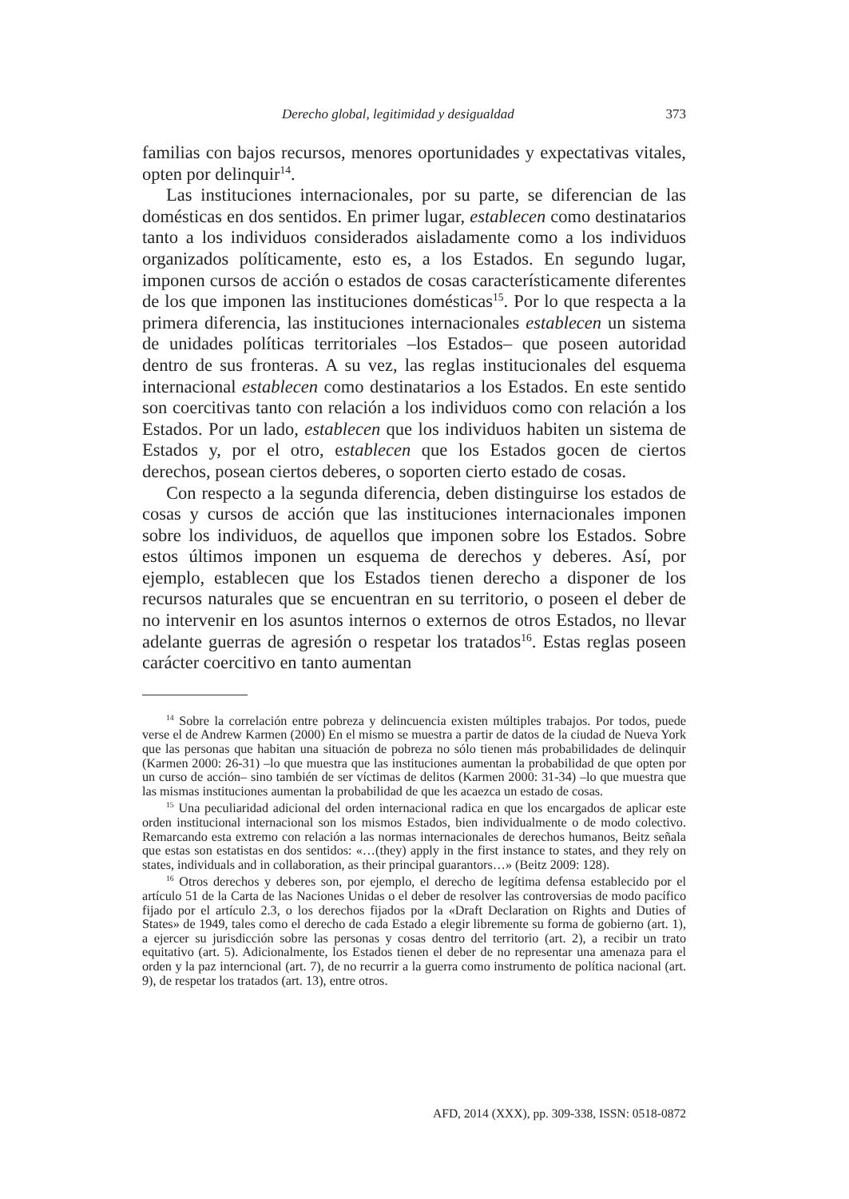Derecho global, legitimidad y desigualdad 373
familias con bajos recursos, menores oportunidades y expectativas vitales, opten por delinquir<sup>14</sup>.
Las instituciones internacionales, por su parte, se diferencian de las domésticas en dos sentidos. En primer lugar, establecen como destinatarios tanto a los individuos considerados aisladamente como a los individuos organizados políticamente, esto es, a los Estados. En segundo lugar, imponen cursos de acción o estados de cosas característicamente diferentes de los que imponen las instituciones domésticas<sup>15</sup>. Por lo que respecta a la primera diferencia, las instituciones internacionales establecen un sistema de unidades políticas territoriales –los Estados– que poseen autoridad dentro de sus fronteras. A su vez, las reglas institucionales del esquema internacional establecen como destinatarios a los Estados. En este sentido son coercitivas tanto con relación a los individuos como con relación a los Estados. Por un lado, establecen que los individuos habiten un sistema de Estados y, por el otro, establecen que los Estados gocen de ciertos derechos, posean ciertos deberes, o soporten cierto estado de cosas.
Con respecto a la segunda diferencia, deben distinguirse los estados de cosas y cursos de acción que las instituciones internacionales imponen sobre los individuos, de aquellos que imponen sobre los Estados. Sobre estos últimos imponen un esquema de derechos y deberes. Así, por ejemplo, establecen que los Estados tienen derecho a disponer de los recursos naturales que se encuentran en su territorio, o poseen el deber de no intervenir en los asuntos internos o externos de otros Estados, no llevar adelante guerras de agresión o respetar los tratados<sup>16</sup>. Estas reglas poseen carácter coercitivo en tanto aumentan
<sup>14</sup> Sobre la correlación entre pobreza y delincuencia existen múltiples trabajos. Por todos, puede verse el de Andrew Karmen (2000) En el mismo se muestra a partir de datos de la ciudad de Nueva York que las personas que habitan una situación de pobreza no sólo tienen más probabilidades de delinquir (Karmen 2000: 26-31) –lo que muestra que las instituciones aumentan la probabilidad de que opten por un curso de acción– sino también de ser víctimas de delitos (Karmen 2000: 31-34) –lo que muestra que las mismas instituciones aumentan la probabilidad de que les acaezca un estado de cosas.
<sup>15</sup> Una peculiaridad adicional del orden internacional radica en que los encargados de aplicar este orden institucional internacional son los mismos Estados, bien individualmente o de modo colectivo. Remarcando esta extremo con relación a las normas internacionales de derechos humanos, Beitz señala que estas son estatistas en dos sentidos: «…(they) apply in the first instance to states, and they rely on states, individuals and in collaboration, as their principal guarantors…» (Beitz 2009: 128).
<sup>16</sup> Otros derechos y deberes son, por ejemplo, el derecho de legítima defensa establecido por el artículo 51 de la Carta de las Naciones Unidas o el deber de resolver las controversias de modo pacífico fijado por el artículo 2.3, o los derechos fijados por la «Draft Declaration on Rights and Duties of States» de 1949, tales como el derecho de cada Estado a elegir libremente su forma de gobierno (art. 1), a ejercer su jurisdicción sobre las personas y cosas dentro del territorio (art. 2), a recibir un trato equitativo (art. 5). Adicionalmente, los Estados tienen el deber de no representar una amenaza para el orden y la paz interncional (art. 7), de no recurrir a la guerra como instrumento de política nacional (art. 9), de respetar los tratados (art. 13), entre otros.
AFD, 2014 (XXX), pp. 309-338, ISSN: 0518-0872